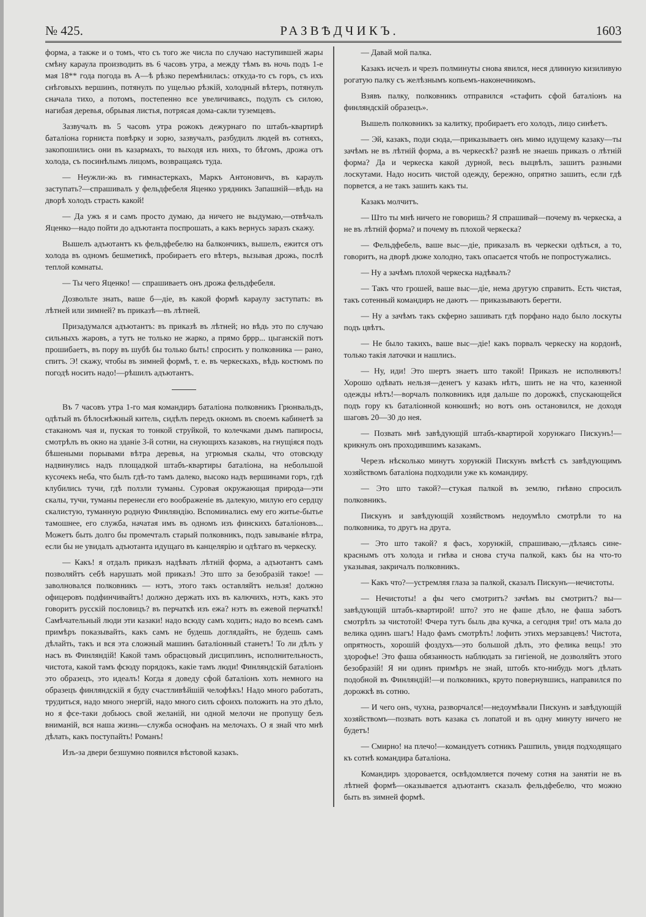№ 425. РАЗВѢДЧИКЪ. 1603
форма, а также и о томъ, что съ того же числа по случаю наступившей жары смѣну караула производить въ 6 часовъ утра, а между тѣмъ въ ночь подъ 1-е мая 18** года погода въ А—ѣ рѣзко перемѣнилась: откуда-то съ горъ, съ ихъ снѣговыхъ вершинъ, потянулъ по ущелью рѣзкій, холодный вѣтеръ, потянулъ сначала тихо, а потомъ, постепенно все увеличиваясь, подулъ съ силою, нагибая деревья, обрывая листья, потрясая дома-сакли туземцевъ.
Зазвучалъ въ 5 часовъ утра рожокъ дежурнаго по штабъ-квартирѣ баталіона горниста повѣрку и зорю, зазвучалъ, разбудилъ людей въ сотняхъ, закопошились они въ казармахъ, то выходя изъ нихъ, то бѣгомъ, дрожа отъ холода, съ посинѣлымъ лицомъ, возвращаясь туда.
— Неужли-жь въ гимнастеркахъ, Маркъ Антоновичъ, въ караулъ заступать?—спрашивалъ у фельдфебеля Яценко урядникъ Запашній—вѣдь на дворѣ холодъ страсть какой!
— Да ужъ я и самъ просто думаю, да ничего не выдумаю,—отвѣчалъ Яценко—надо пойти до адъютанта поспрошать, а какъ вернусь заразъ скажу.
Вышелъ адъютантъ къ фельдфебелю на балкончикъ, вышелъ, ежится отъ холода въ одномъ бешметикѣ, пробираетъ его вѣтеръ, вызывая дрожь, послѣ теплой комнаты.
— Ты чего Яценко! — спрашиваетъ онъ дрожа фельдфебеля.
Дозвольте знать, ваше б—діе, въ какой формѣ караулу заступать: въ лѣтней или зимней? въ приказѣ—въ лѣтней.
Призадумался адъютантъ: въ приказѣ въ лѣтней; но вѣдь это по случаю сильныхъ жаровъ, а тутъ не только не жарко, а прямо бррр... цыганскій потъ прошибаетъ, въ пору въ шубѣ бы только быть! спросить у полковника — рано, спитъ. Э! скажу, чтобы въ зимней формѣ, т. е. въ черкескахъ, вѣдь костюмъ по погодѣ носить надо!—рѣшилъ адъютантъ.
Въ 7 часовъ утра 1-го мая командиръ баталіона полковникъ Грюнвальдъ, одѣтый въ бѣлоснѣжный китель, сидѣлъ передъ окномъ въ своемъ кабинетѣ за стаканомъ чая и, пуская то тонкой струйкой, то колечками дымъ папиросы, смотрѣлъ въ окно на зданіе 3-й сотни, на снующихъ казаковъ, на гнущіяся подъ бѣшеными порывами вѣтра деревья, на угрюмыя скалы, что отовсюду надвинулись надъ площадкой штабъ-квартиры баталіона, на небольшой кусочекъ неба, что былъ гдѣ-то тамъ далеко, высоко надъ вершинами горъ, гдѣ клубились тучи, гдѣ ползли туманы. Суровая окружающая природа—эти скалы, тучи, туманы перенесли его воображеніе въ далекую, милую его сердцу скалистую, туманную родную Финляндію. Вспоминались ему его житье-бытье тамошнее, его служба, начатая имъ въ одномъ изъ финскихъ баталіоновъ... Можетъ быть долго бы промечталъ старый полковникъ, подъ завываніе вѣтра, если бы не увидалъ адъютанта идущаго въ канцелярію и одѣтаго въ черкеску.
— Какъ! я отдалъ приказъ надѣвать лѣтній форма, а адъютантъ самъ позволяйтъ себѣ нарушать мой приказъ! Это што за безобразій такое! — заволновался полковникъ — нэтъ, этого такъ оставляйтъ нельзя! должно офицеровъ подфинчивайтъ! должно держать ихъ въ калючихъ, нэтъ, какъ это говоритъ русскій пословицъ? въ перчаткѣ изъ ежа? нэтъ въ ежевой перчаткѣ! Самѣчательный люди эти казаки! надо всюду самъ ходить; надо во всемъ самъ примѣръ показывайть, какъ самъ не будешь доглядайть, не будешь самъ дѣлайть, такъ и вся эта сложный машинъ баталіонный станетъ! То ли дѣлъ у насъ въ Финляндій! Какой тамъ обрасцовый дисциплинъ, исполнительность, чистота, какой тамъ фсюду порядокъ, какіе тамъ люди! Финляндскій баталіонъ это образецъ, это идеалъ! Когда я доведу сфой баталіонъ хоть немного на образецъ финляндскій я буду счастливѣйшій челофѣкъ! Надо много работать, трудиться, надо много энергій, надо много силъ сфоихъ положить на это дѣло, но я фсе-таки добьюсь свой желаній, ни одной мелочи не пропущу безъ вниманій, вся наша жизнь—служба оснофанъ на мелочахъ. О я знай что мнѣ дѣлать, какъ поступайть! Романъ!
Изъ-за двери безшумно появился вѣстовой казакъ.
— Давай мой палка.
Казакъ исчезъ и чрезъ полминуты снова явился, неся длинную кизиливую рогатую палку съ желѣзнымъ копьемъ-наконечникомъ.
Взявъ палку, полковникъ отправился «стафить сфой баталіонъ на финляндскій образецъ».
Вышелъ полковникъ за калитку, пробираетъ его холодъ, лицо синѣетъ.
— Эй, казакъ, поди сюда,—приказываетъ онъ мимо идущему казаку—ты зачѣмъ не въ лѣтній форма, а въ черкескѣ? развѣ не знаешь приказъ о лѣтній форма? Да и черкеска какой дурной, весь выцвѣлъ, зашитъ разными лоскутами. Надо носить чистой одежду, бережно, опрятно зашить, если гдѣ порвется, а не такъ зашить какъ ты.
Казакъ молчитъ.
— Што ты мнѣ ничего не говоришь? Я спрашивай—почему въ черкеска, а не въ лѣтній форма? и почему въ плохой черкеска?
— Фельдфебель, ваше выс—діе, приказалъ въ черкески одѣться, а то, говоритъ, на дворѣ дюже холодно, такъ опасается чтобъ не попростужались.
— Ну а зачѣмъ плохой черкеска надѣвалъ?
— Такъ что грошей, ваше выс—діе, нема другую справить. Есть чистая, такъ сотенный командиръ не даютъ — приказываютъ берегти.
— Ну а зачѣмъ такъ скферно зашивать гдѣ порфано надо было лоскуты подъ цвѣтъ.
— Не было такихъ, ваше выс—діе! какъ порвалъ черкеску на кордонѣ, только такія латочки и нашлись.
— Ну, иди! Это шертъ знаетъ што такой! Приказъ не исполняютъ! Хорошо одѣвать нельзя—денегъ у казакъ нѣтъ, шить не на что, казенной одежды нѣтъ!—ворчалъ полковникъ идя дальше по дорожкѣ, спускающейся подъ гору къ баталіонной конюшнѣ; но вотъ онъ остановился, не доходя шаговъ 20—30 до нея.
— Позвать мнѣ завѣдующій штабъ-квартирой хорунжаго Пискунъ!—крикнулъ онъ проходившимъ казакамъ.
Черезъ нѣсколько минутъ хорунжій Пискунъ вмѣстѣ съ завѣдующимъ хозяйствомъ баталіона подходили уже къ командиру.
— Это што такой?—стукая палкой въ землю, гнѣвно спросилъ полковникъ.
Пискунъ и завѣдующій хозяйствомъ недоумѣло смотрѣли то на полковника, то другъ на друга.
— Это што такой? я фасъ, хорунжій, спрашиваю,—дѣлаясь сине-краснымъ отъ холода и гнѣва и снова стуча палкой, какъ бы на что-то указывая, закричалъ полковникъ.
— Какъ что?—устремляя глаза за палкой, сказалъ Пискунъ—нечистоты.
— Нечистоты! а фы чего смотритъ? зачѣмъ вы смотритъ? вы—завѣдующій штабъ-квартирой! што? это не фаше дѣло, не фаша заботъ смотрѣть за чистотой! Фчера тутъ быль два кучка, а сегодня три! отъ мала до велика одинъ шагъ! Надо фамъ смотрѣть! лофить этихъ мерзавцевъ! Чистота, опрятность, хорошій фоздухъ—это большой дѣлъ, это фелика вещь! это здорофье! Это фаша обязанность наблюдать за гигіеной, не дозволяйтъ этого безобразій! Я ни одинъ примѣръ не знай, штобъ кто-нибудь могъ дѣлать подобной въ Финляндій!—и полковникъ, круто повернувшись, направился по дорожкѣ въ сотню.
— И чего онъ, чухна, разворчался!—недоумѣвали Пискунъ и завѣдующій хозяйствомъ—позвать вотъ казака съ лопатой и въ одну минуту ничего не будетъ!
— Смирно! на плечо!—командуетъ сотникъ Рашпиль, увидя подходящаго къ сотнѣ командира баталіона.
Командиръ здоровается, освѣдомляется почему сотня на занятіи не въ лѣтней формѣ—оказывается адъютантъ сказалъ фельдфебелю, что можно быть въ зимней формѣ.